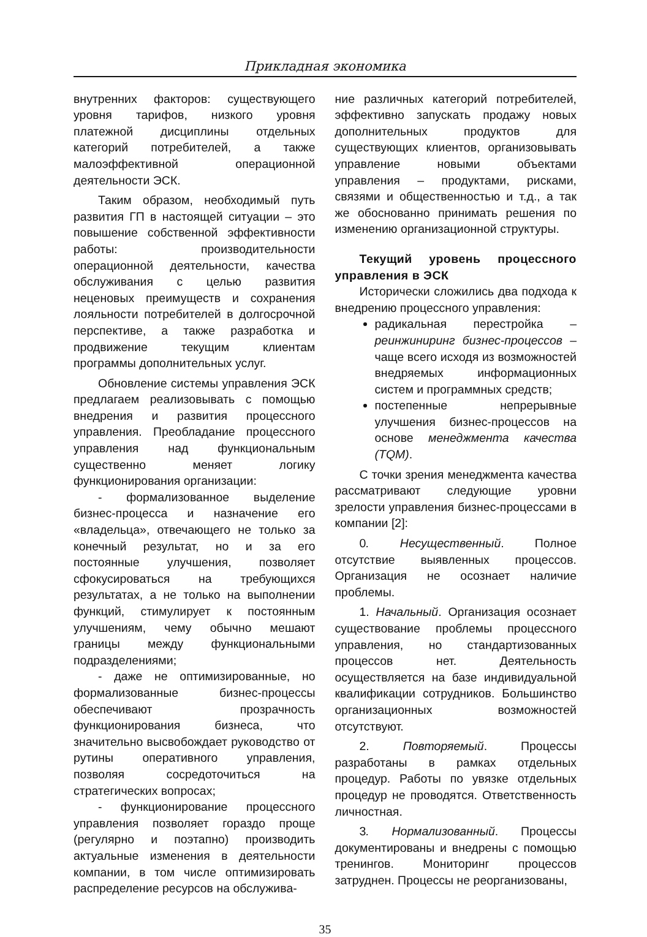Прикладная экономика
внутренних факторов: существующего уровня тарифов, низкого уровня платежной дисциплины отдельных категорий потребителей, а также малоэффективной операционной деятельности ЭСК.
Таким образом, необходимый путь развития ГП в настоящей ситуации – это повышение собственной эффективности работы: производительности операционной деятельности, качества обслуживания с целью развития неценовых преимуществ и сохранения лояльности потребителей в долгосрочной перспективе, а также разработка и продвижение текущим клиентам программы дополнительных услуг.
Обновление системы управления ЭСК предлагаем реализовывать с помощью внедрения и развития процессного управления. Преобладание процессного управления над функциональным существенно меняет логику функционирования организации:
- формализованное выделение бизнес-процесса и назначение его «владельца», отвечающего не только за конечный результат, но и за его постоянные улучшения, позволяет сфокусироваться на требующихся результатах, а не только на выполнении функций, стимулирует к постоянным улучшениям, чему обычно мешают границы между функциональными подразделениями;
- даже не оптимизированные, но формализованные бизнес-процессы обеспечивают прозрачность функционирования бизнеса, что значительно высвобождает руководство от рутины оперативного управления, позволяя сосредоточиться на стратегических вопросах;
- функционирование процессного управления позволяет гораздо проще (регулярно и поэтапно) производить актуальные изменения в деятельности компании, в том числе оптимизировать распределение ресурсов на обслужива-
ние различных категорий потребителей, эффективно запускать продажу новых дополнительных продуктов для существующих клиентов, организовывать управление новыми объектами управления – продуктами, рисками, связями и общественностью и т.д., а так же обоснованно принимать решения по изменению организационной структуры.
Текущий уровень процессного управления в ЭСК
Исторически сложились два подхода к внедрению процессного управления:
радикальная перестройка – реинжиниринг бизнес-процессов – чаще всего исходя из возможностей внедряемых информационных систем и программных средств;
постепенные непрерывные улучшения бизнес-процессов на основе менеджмента качества (TQM).
С точки зрения менеджмента качества рассматривают следующие уровни зрелости управления бизнес-процессами в компании [2]:
0. Несущественный. Полное отсутствие выявленных процессов. Организация не осознает наличие проблемы.
1. Начальный. Организация осознает существование проблемы процессного управления, но стандартизованных процессов нет. Деятельность осуществляется на базе индивидуальной квалификации сотрудников. Большинство организационных возможностей отсутствуют.
2. Повторяемый. Процессы разработаны в рамках отдельных процедур. Работы по увязке отдельных процедур не проводятся. Ответственность личностная.
3. Нормализованный. Процессы документированы и внедрены с помощью тренингов. Мониторинг процессов затруднен. Процессы не реорганизованы,
35